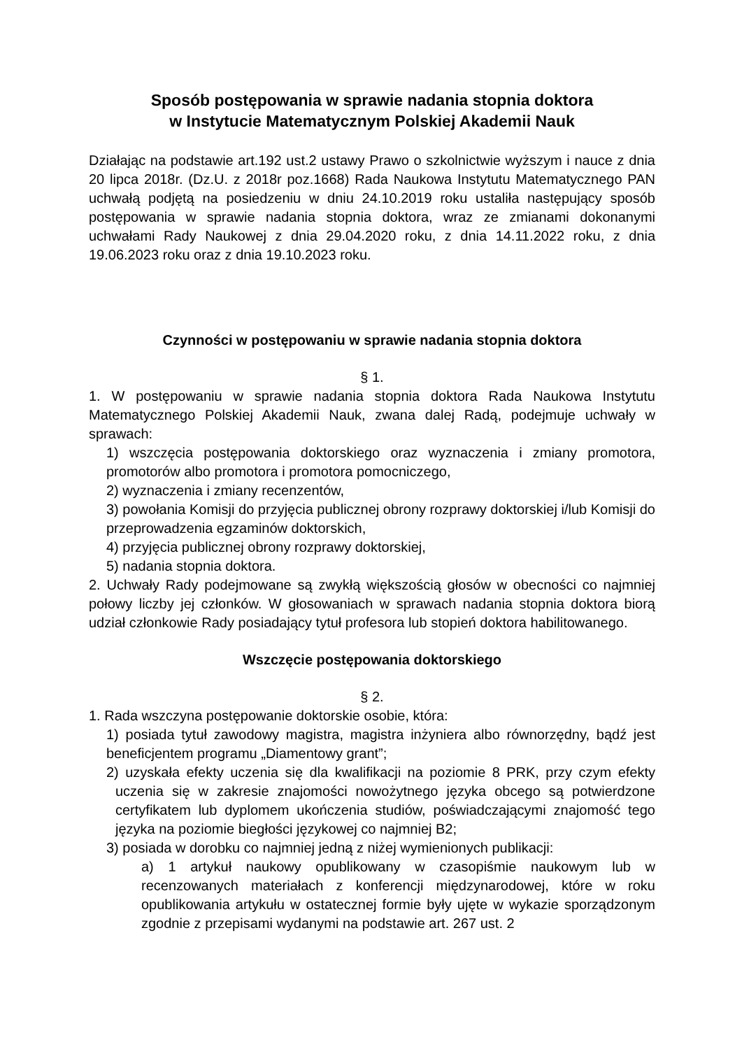Sposób postępowania w sprawie nadania stopnia doktora
w Instytucie Matematycznym Polskiej Akademii Nauk
Działając na podstawie art.192 ust.2 ustawy Prawo o szkolnictwie wyższym i nauce z dnia 20 lipca 2018r. (Dz.U. z 2018r poz.1668) Rada Naukowa Instytutu Matematycznego PAN uchwałą podjętą na posiedzeniu w dniu 24.10.2019 roku ustaliła następujący sposób postępowania w sprawie nadania stopnia doktora, wraz ze zmianami dokonanymi uchwałami Rady Naukowej z dnia 29.04.2020 roku, z dnia 14.11.2022 roku, z dnia 19.06.2023 roku oraz z dnia 19.10.2023 roku.
Czynności w postępowaniu w sprawie nadania stopnia doktora
§ 1.
1. W postępowaniu w sprawie nadania stopnia doktora Rada Naukowa Instytutu Matematycznego Polskiej Akademii Nauk, zwana dalej Radą, podejmuje uchwały w sprawach:
1) wszczęcia postępowania doktorskiego oraz wyznaczenia i zmiany promotora, promotorów albo promotora i promotora pomocniczego,
2) wyznaczenia i zmiany recenzentów,
3) powołania Komisji do przyjęcia publicznej obrony rozprawy doktorskiej i/lub Komisji do przeprowadzenia egzaminów doktorskich,
4) przyjęcia publicznej obrony rozprawy doktorskiej,
5) nadania stopnia doktora.
2. Uchwały Rady podejmowane są zwykłą większością głosów w obecności co najmniej połowy liczby jej członków. W głosowaniach w sprawach nadania stopnia doktora biorą udział członkowie Rady posiadający tytuł profesora lub stopień doktora habilitowanego.
Wszczęcie postępowania doktorskiego
§ 2.
1. Rada wszczyna postępowanie doktorskie osobie, która:
1) posiada tytuł zawodowy magistra, magistra inżyniera albo równorzędny, bądź jest beneficjentem programu „Diamentowy grant”;
2) uzyskała efekty uczenia się dla kwalifikacji na poziomie 8 PRK, przy czym efekty uczenia się w zakresie znajomości nowożytnego języka obcego są potwierdzone certyfikatem lub dyplomem ukończenia studiów, poświadczającymi znajomość tego języka na poziomie biegłości językowej co najmniej B2;
3) posiada w dorobku co najmniej jedną z niżej wymienionych publikacji:
a) 1 artykuł naukowy opublikowany w czasopiśmie naukowym lub w recenzowanych materiałach z konferencji międzynarodowej, które w roku opublikowania artykułu w ostatecznej formie były ujęte w wykazie sporządzonym zgodnie z przepisami wydanymi na podstawie art. 267 ust. 2